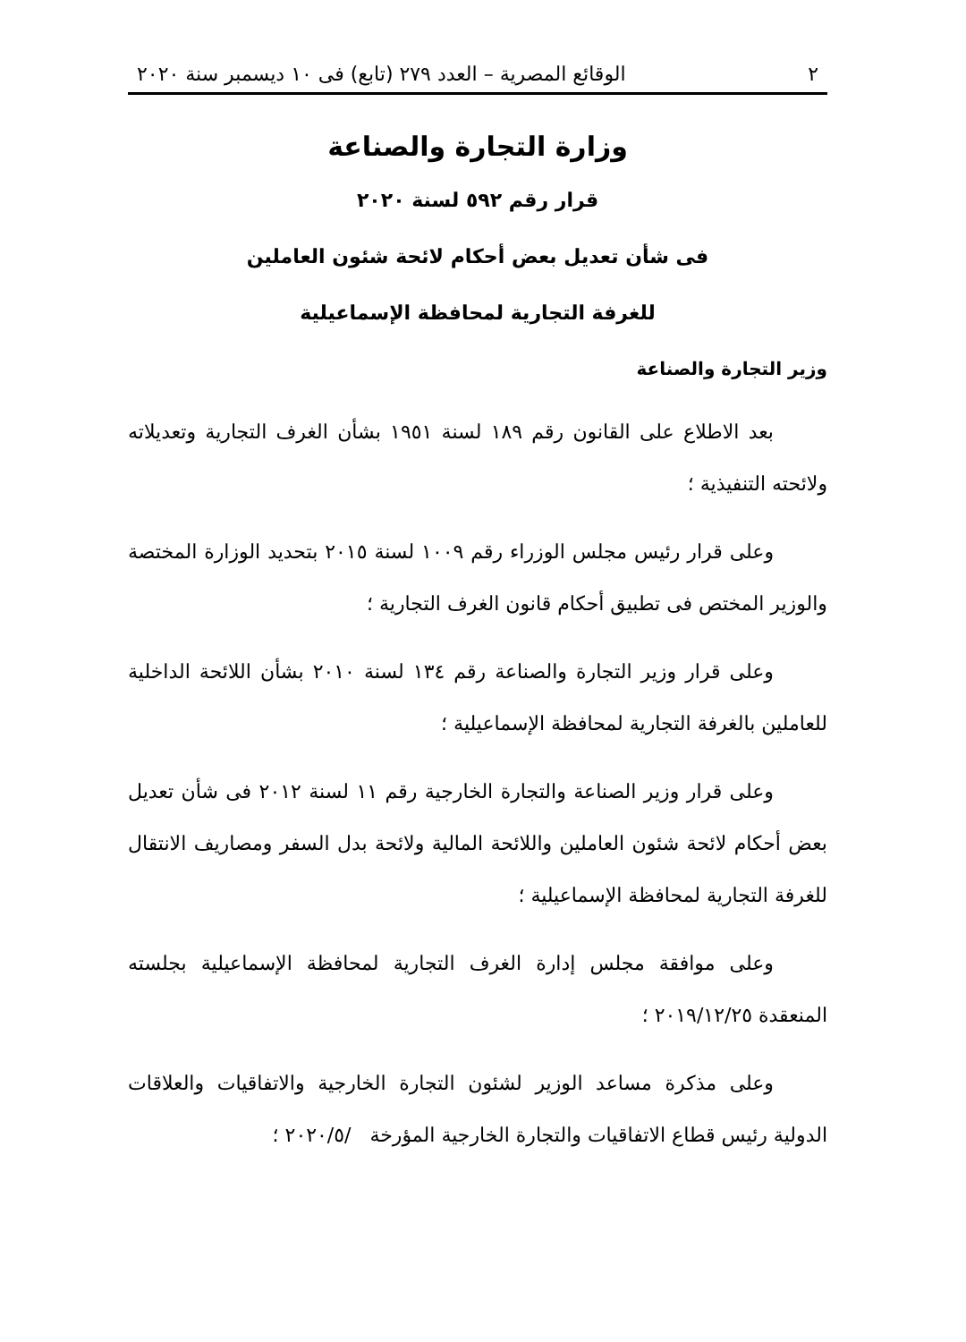٢ الوقائع المصرية – العدد ٢٧٩ (تابع) فى ١٠ ديسمبر سنة ٢٠٢٠
وزارة التجارة والصناعة
قرار رقم ٥٩٢ لسنة ٢٠٢٠
فى شأن تعديل بعض أحكام لائحة شئون العاملين
للغرفة التجارية لمحافظة الإسماعيلية
وزير التجارة والصناعة
بعد الاطلاع على القانون رقم ١٨٩ لسنة ١٩٥١ بشأن الغرف التجارية وتعديلاته ولائحته التنفيذية ؛
وعلى قرار رئيس مجلس الوزراء رقم ١٠٠٩ لسنة ٢٠١٥ بتحديد الوزارة المختصة والوزير المختص فى تطبيق أحكام قانون الغرف التجارية ؛
وعلى قرار وزير التجارة والصناعة رقم ١٣٤ لسنة ٢٠١٠ بشأن اللائحة الداخلية للعاملين بالغرفة التجارية لمحافظة الإسماعيلية ؛
وعلى قرار وزير الصناعة والتجارة الخارجية رقم ١١ لسنة ٢٠١٢ فى شأن تعديل بعض أحكام لائحة شئون العاملين واللائحة المالية ولائحة بدل السفر ومصاريف الانتقال للغرفة التجارية لمحافظة الإسماعيلية ؛
وعلى موافقة مجلس إدارة الغرف التجارية لمحافظة الإسماعيلية بجلسته المنعقدة ٢٠١٩/١٢/٢٥ ؛
وعلى مذكرة مساعد الوزير لشئون التجارة الخارجية والاتفاقيات والعلاقات الدولية رئيس قطاع الاتفاقيات والتجارة الخارجية المؤرخة /٢٠٢٠/٥ ؛